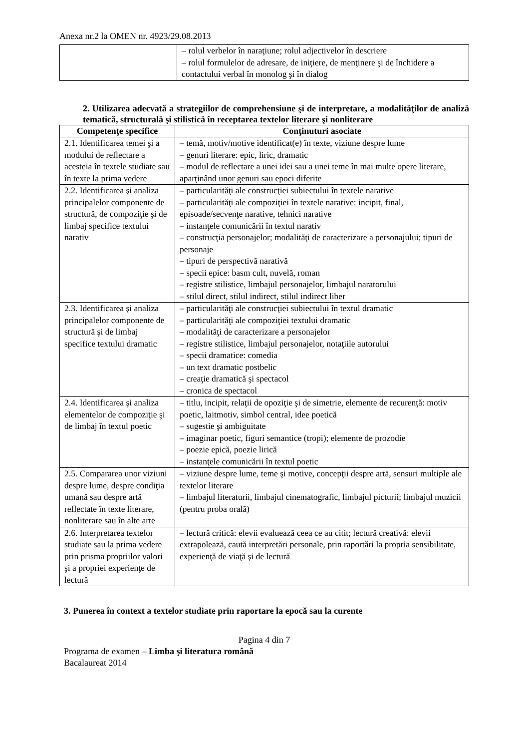Anexa nr.2 la OMEN nr. 4923/29.08.2013
| | – rolul verbelor în naraţiune; rolul adjectivelor în descriere – rolul formulelor de adresare, de iniţiere, de menţinere şi de închidere a contactului verbal în monolog şi în dialog |
2. Utilizarea adecvată a strategiilor de comprehensiune şi de interpretare, a modalităţilor de analiză tematică, structurală şi stilistică în receptarea textelor literare şi nonliterare
| Competenţe specifice | Conţinuturi asociate |
| --- | --- |
| 2.1. Identificarea temei şi a modului de reflectare a acesteia în textele studiate sau în texte la prima vedere | – temă, motiv/motive identificat(e) în texte, viziune despre lume – genuri literare: epic, liric, dramatic – modul de reflectare a unei idei sau a unei teme în mai multe opere literare, aparţinând unor genuri sau epoci diferite |
| 2.2. Identificarea şi analiza principalelor componente de structură, de compoziţie şi de limbaj specifice textului narativ | – particularităţi ale construcţiei subiectului în textele narative – particularităţi ale compoziţiei în textele narative: incipit, final, episoade/secvenţe narative, tehnici narative – instanţele comunicării în textul narativ – construcţia personajelor; modalităţi de caracterizare a personajului; tipuri de personaje – tipuri de perspectivă narativă – specii epice: basm cult, nuvelă, roman – registre stilistice, limbajul personajelor, limbajul naratorului – stilul direct, stilul indirect, stilul indirect liber |
| 2.3. Identificarea şi analiza principalelor componente de structură şi de limbaj specifice textului dramatic | – particularităţi ale construcţiei subiectului în textul dramatic – particularităţi ale compoziţiei textului dramatic – modalităţi de caracterizare a personajelor – registre stilistice, limbajul personajelor, notaţiile autorului – specii dramatice: comedia – un text dramatic postbelic – creaţie dramatică şi spectacol – cronica de spectacol |
| 2.4. Identificarea şi analiza elementelor de compoziţie şi de limbaj în textul poetic | – titlu, incipit, relaţii de opoziţie şi de simetrie, elemente de recurenţă: motiv poetic, laitmotiv, simbol central, idee poetică – sugestie şi ambiguitate – imaginar poetic, figuri semantice (tropi); elemente de prozodie – poezie epică, poezie lirică – instanţele comunicării în textul poetic |
| 2.5. Compararea unor viziuni despre lume, despre condiţia umană sau despre artă reflectate în texte literare, nonliterare sau în alte arte | – viziune despre lume, teme şi motive, concepţii despre artă, sensuri multiple ale textelor literare – limbajul literaturii, limbajul cinematografic, limbajul picturii; limbajul muzicii (pentru proba orală) |
| 2.6. Interpretarea textelor studiate sau la prima vedere prin prisma propriilor valori şi a propriei experienţe de lectură | – lectură critică: elevii evaluează ceea ce au citit; lectură creativă: elevii extrapolează, caută interpretări personale, prin raportări la propria sensibilitate, experienţă de viaţă şi de lectură |
3. Punerea în context a textelor studiate prin raportare la epocă sau la curente
Pagina 4 din 7
Programa de examen – Limba şi literatura română
Bacalaureat 2014